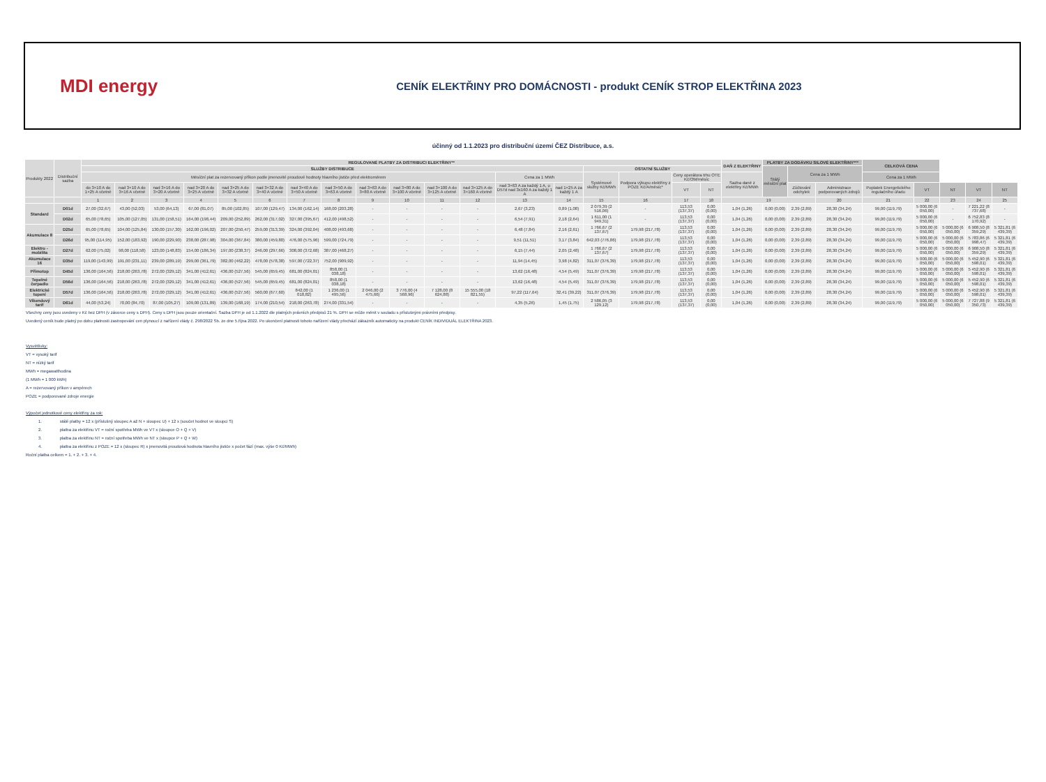MDI energy
CENÍK ELEKTŘINY PRO DOMÁCNOSTI - produkt CENÍK STROP ELEKTŘINA 2023
účinný od 1.1.2023 pro distribuční území ČEZ Distribuce, a.s.
| Produkty 2022 | Distribuční sazba | REGULOVANÉ PLATBY ZA DISTRIBUCI ELEKTŘINY** | | | | | | | | | | | | | | | | | | DAŇ Z ELEKTŘINY | PLATBY ZA DODÁVKU SILOVÉ ELEKTŘINY*** | | | CELKOVÁ CENA | | | | |
| --- | --- | --- | --- | --- | --- | --- | --- | --- | --- | --- | --- | --- | --- | --- | --- | --- | --- | --- | --- | --- | --- | --- | --- | --- | --- | --- | --- | --- |
| | | SLUŽBY DISTRIBUCE | | | | | | | | | | | | | | OSTATNÍ SLUŽBY | | | | | Stálý měsíční plat | Cena za 1 MWh | | | | | | |
| | | Měsíční plat za rezervovaný příkon podle jmenovité proudové hodnoty hlavního jističe před elektroměrem | | | | | | | | | | | | Cena za 1 MWh | | Systémové služby Kč/MWh | Podpora výkupu elektřiny z POZE Kč/A/měsíc* | Ceny operátora trhu OTE Kč/OM/měsíc | | Sazba daně z elektřiny Kč/MWh | | | | Cena za 1 MWh | | | | |
| | | do 3×10 A do 1×25 A včetně | nad 3×10 A do 3×16 A včetně | nad 3×16 A do 3×20 A včetně | nad 3×20 A do 3×25 A včetně | nad 3×25 A do 3×32 A včetně | nad 3×32 A do 3×40 A včetně | nad 3×40 A do 3×50 A včetně | nad 3×50 A do 3×63 A včetně | nad 3×63 A do 3×80 A včetně | nad 3×80 A do 3×100 A včetně | nad 3×100 A do 3×125 A včetně | nad 3×125 A do 3×160 A včetně | nad 3×63 A za každý 1 A, u D57d nad 3x160 A za každý 1 A | nad 1×25 A za každý 1 A | | | VT | NT | | | Zúčtování odchylek | Administrace podporovaných zdrojů | Poplatek Energetického regulačního úřadu | VT | NT | VT | NT |
| | | 1 | 2 | 3 | 4 | 5 | 6 | 7 | 8 | 9 | 10 | 11 | 12 | 13 | 14 | 15 | 16 | 17 | 18 | 19 | | | 20 | 21 | 22 | 23 | 24 | 25 |
| Standard | D01d | 27,00 (32,67) | 43,00 (52,03) | 53,00 (64,13) | 67,00 (81,07) | 85,00 (102,85) | 107,00 (129,47) | 134,00 (162,14) | 168,00 (203,28) | - | - | - | - | 2,67 (3,23) | 0,89 (1,08) | 2 079,39 (2 516,06) | - | 113,53 (137,37) | 0,00 (0,00) | 1,04 (1,26) | 0,00 (0,00) | 2,39 (2,89) | 28,30 (34,24) | 99,00 (119,79) | 5 000,00 (6 050,00) | - | 7 221,22 (8 737,68) | - |
| | D02d | 65,00 (78,65) | 105,00 (127,05) | 131,00 (158,51) | 164,00 (198,44) | 209,00 (252,89) | 262,00 (317,02) | 327,00 (395,67) | 412,00 (498,52) | - | - | - | - | 6,54 (7,91) | 2,18 (2,64) | 1 611,00 (1 949,31) | - | 113,53 (137,37) | 0,00 (0,00) | 1,04 (1,26) | 0,00 (0,00) | 2,39 (2,89) | 28,30 (34,24) | 99,00 (119,79) | 5 000,00 (6 050,00) | - | 6 752,83 (8 170,92) | - |
| Akumulace 8 | D25d | 65,00 (78,65) | 104,00 (125,84) | 130,00 (157,30) | 162,00 (196,02) | 207,00 (250,47) | 259,00 (313,39) | 324,00 (392,04) | 408,00 (493,68) | - | - | - | - | 6,48 (7,84) | 2,16 (2,61) | 1 766,67 (2 137,67) | 179,98 (217,78) | 113,53 (137,37) | 0,00 (0,00) | 1,04 (1,26) | 0,00 (0,00) | 2,39 (2,89) | 28,30 (34,24) | 99,00 (119,79) | 5 000,00 (6 050,00) | 5 000,00 (6 050,00) | 6 908,50 (8 359,29) | 5 321,81 (6 439,39) |
| | D26d | 95,00 (114,95) | 152,00 (183,92) | 190,00 (229,90) | 238,00 (287,98) | 304,00 (367,84) | 380,00 (459,80) | 476,00 (575,96) | 599,00 (724,79) | - | - | - | - | 9,51 (11,51) | 3,17 (3,84) | 642,03 (776,86) | 179,98 (217,78) | 113,53 (137,37) | 0,00 (0,00) | 1,04 (1,26) | 0,00 (0,00) | 2,39 (2,89) | 28,30 (34,24) | 99,00 (119,79) | 5 000,00 (6 050,00) | 5 000,00 (6 050,00) | 5 783,86 (6 998,47) | 5 321,81 (6 439,39) |
| Elektro - mobilita | D27d | 62,00 (75,02) | 98,00 (118,58) | 123,00 (148,83) | 154,00 (186,34) | 197,00 (238,37) | 246,00 (297,66) | 308,00 (372,68) | 387,00 (468,27) | - | - | - | - | 6,15 (7,44) | 2,05 (2,48) | 1 766,67 (2 137,67) | 179,98 (217,78) | 113,53 (137,37) | 0,00 (0,00) | 1,04 (1,26) | 0,00 (0,00) | 2,39 (2,89) | 28,30 (34,24) | 99,00 (119,79) | 5 000,00 (6 050,00) | 5 000,00 (6 050,00) | 6 908,50 (8 359,29) | 5 321,81 (6 439,39) |
| Akumulace 16 | D35d | 119,00 (143,99) | 191,00 (231,11) | 239,00 (289,19) | 299,00 (361,79) | 382,00 (462,22) | 478,00 (578,38) | 597,00 (722,37) | 752,00 (909,92) | - | - | - | - | 11,94 (14,45) | 3,98 (4,82) | 311,07 (376,39) | 179,98 (217,78) | 113,53 (137,37) | 0,00 (0,00) | 1,04 (1,26) | 0,00 (0,00) | 2,39 (2,89) | 28,30 (34,24) | 99,00 (119,79) | 5 000,00 (6 050,00) | 5 000,00 (6 050,00) | 5 452,90 (6 598,01) | 5 321,81 (6 439,39) |
| Přímotop | D45d | 136,00 (164,56) | 218,00 (263,78) | 272,00 (329,12) | 341,00 (412,61) | 436,00 (527,56) | 545,00 (659,45) | 681,00 (824,01) | 858,00 (1 038,18) | - | - | - | - | 13,62 (16,48) | 4,54 (5,49) | 311,07 (376,39) | 179,98 (217,78) | 113,53 (137,37) | 0,00 (0,00) | 1,04 (1,26) | 0,00 (0,00) | 2,39 (2,89) | 28,30 (34,24) | 99,00 (119,79) | 5 000,00 (6 050,00) | 5 000,00 (6 050,00) | 5 452,90 (6 598,01) | 5 321,81 (6 439,39) |
| Tepelné čerpadlo | D56d | 136,00 (164,56) | 218,00 (263,78) | 272,00 (329,12) | 341,00 (412,61) | 436,00 (527,56) | 545,00 (659,45) | 681,00 (824,01) | 858,00 (1 038,18) | - | - | - | - | 13,62 (16,48) | 4,54 (5,49) | 311,07 (376,39) | 179,98 (217,78) | 113,53 (137,37) | 0,00 (0,00) | 1,04 (1,26) | 0,00 (0,00) | 2,39 (2,89) | 28,30 (34,24) | 99,00 (119,79) | 5 000,00 (6 050,00) | 5 000,00 (6 050,00) | 5 452,90 (6 598,01) | 5 321,81 (6 439,39) |
| Elektrické topení | D57d | 136,00 (164,56) | 218,00 (263,78) | 272,00 (329,12) | 341,00 (412,61) | 436,00 (527,56) | 560,00 (677,60) | 842,00 (1 018,82) | 1 236,00 (1 495,56) | 2 046,00 (2 475,66) | 3 776,00 (4 568,96) | 7 128,00 (8 624,88) | 15 555,00 (18 821,55) | 97,22 (117,64) | 32,41 (39,22) | 311,07 (376,39) | 179,98 (217,78) | 113,53 (137,37) | 0,00 (0,00) | 1,04 (1,26) | 0,00 (0,00) | 2,39 (2,89) | 28,30 (34,24) | 99,00 (119,79) | 5 000,00 (6 050,00) | 5 000,00 (6 050,00) | 5 452,90 (6 598,01) | 5 321,81 (6 439,39) |
| Víkendový tarif | D61d | 44,00 (53,24) | 70,00 (84,70) | 87,00 (105,27) | 109,00 (131,89) | 139,00 (168,19) | 174,00 (210,54) | 218,00 (263,78) | 274,00 (331,54) | - | - | - | - | 4,35 (5,26) | 1,45 (1,75) | 2 586,05 (3 129,12) | 179,98 (217,78) | 113,53 (137,37) | 0,00 (0,00) | 1,04 (1,26) | 0,00 (0,00) | 2,39 (2,89) | 28,30 (34,24) | 99,00 (119,79) | 5 000,00 (6 050,00) | 5 000,00 (6 050,00) | 7 727,88 (9 350,73) | 5 321,81 (6 439,39) |
Všechny ceny jsou uvedeny v Kč bez DPH (v závorce ceny s DPH). Ceny s DPH jsou pouze orientační. Sazba DPH je od 1.1.2022 dle platných právních předpisů 21 %. DPH se může měnit v souladu s příslušnými právními předpisy.
Uvedený ceník bude platný po dobu platnosti zastropování cen plynoucí z nařízení vlády č. 298/2022 Sb. ze dne 5.října 2022. Po ukončení platnosti tohoto nařízení vlády přechází zákazník automaticky na produkt CENÍK INDIVIDUÁL ELEKTŘINA 2023.
Vysvětlivky:
VT = vysoký tarif
NT = nízký tarif
MWh = megawatthodina
(1 MWh = 1 000 kWh)
A = rezervovaný příkon v ampérech
POZE = podporované zdroje energie
Výpočet jednotkové ceny elektřiny za rok:
   1.     stálé platby = 12 x (příslušný sloupec A až N + sloupec U) + 12 x (součet hodnot ve sloupci S)
   2.     platba za elektřinu VT = roční spotřeba MWh ve VT x (sloupce O + Q + V)
   3.     platba za elektřinu NT = roční spotřeba MWh ve NT x (sloupce P + Q + W)
   4.     platba za elektřinu z POZE = 12 x (sloupec R) x jmenovitá proudová hodnota hlavního jističe x počet fází (max. výše 0 Kč/MWh)
Roční platba celkem = 1. + 2. + 3. + 4.